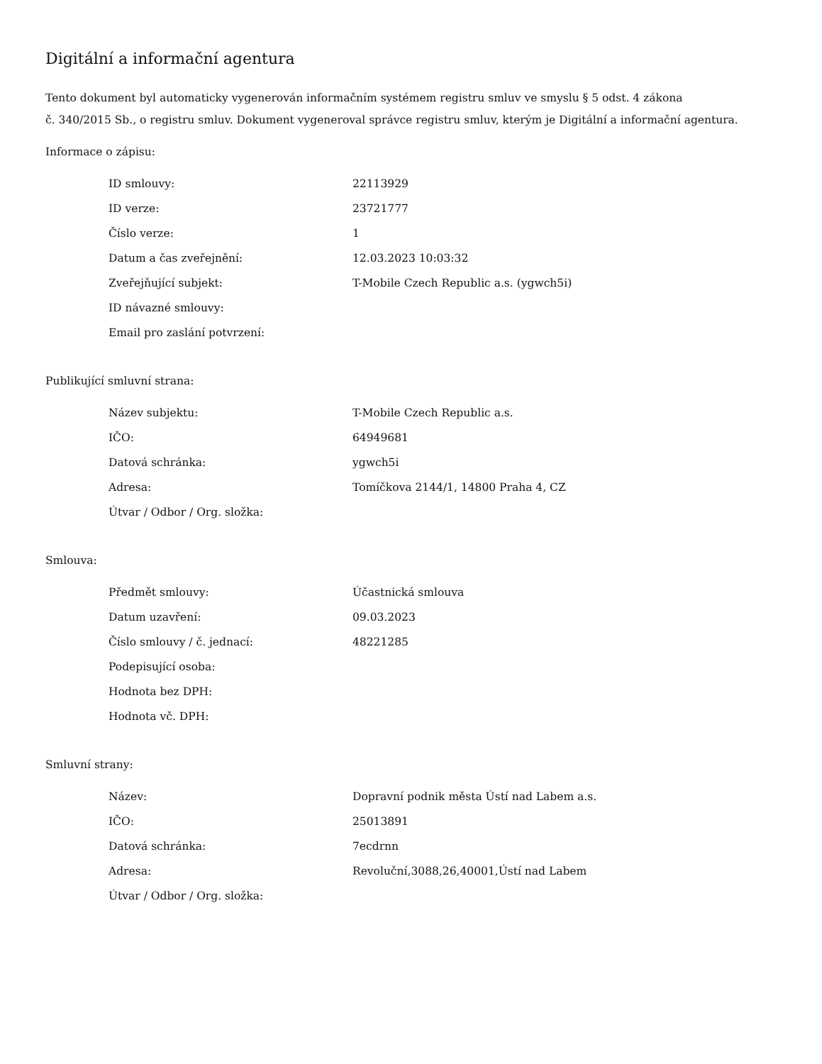Digitální a informační agentura
Tento dokument byl automaticky vygenerován informačním systémem registru smluv ve smyslu § 5 odst. 4 zákona
č. 340/2015 Sb., o registru smluv. Dokument vygeneroval správce registru smluv, kterým je Digitální a informační agentura.
Informace o zápisu:
| ID smlouvy: | 22113929 |
| ID verze: | 23721777 |
| Číslo verze: | 1 |
| Datum a čas zveřejnění: | 12.03.2023 10:03:32 |
| Zveřejňující subjekt: | T-Mobile Czech Republic a.s. (ygwch5i) |
| ID návazné smlouvy: | |
| Email pro zaslání potvrzení: | |
Publikující smluvní strana:
| Název subjektu: | T-Mobile Czech Republic a.s. |
| IČO: | 64949681 |
| Datová schránka: | ygwch5i |
| Adresa: | Tomíčkova 2144/1, 14800 Praha 4, CZ |
| Útvar / Odbor / Org. složka: | |
Smlouva:
| Předmět smlouvy: | Účastnická smlouva |
| Datum uzavření: | 09.03.2023 |
| Číslo smlouvy / č. jednací: | 48221285 |
| Podepisující osoba: | |
| Hodnota bez DPH: | |
| Hodnota vč. DPH: | |
Smluvní strany:
| Název: | Dopravní podnik města Ústí nad Labem a.s. |
| IČO: | 25013891 |
| Datová schránka: | 7ecdrnn |
| Adresa: | Revoluční,3088,26,40001,Ústí nad Labem |
| Útvar / Odbor / Org. složka: | |